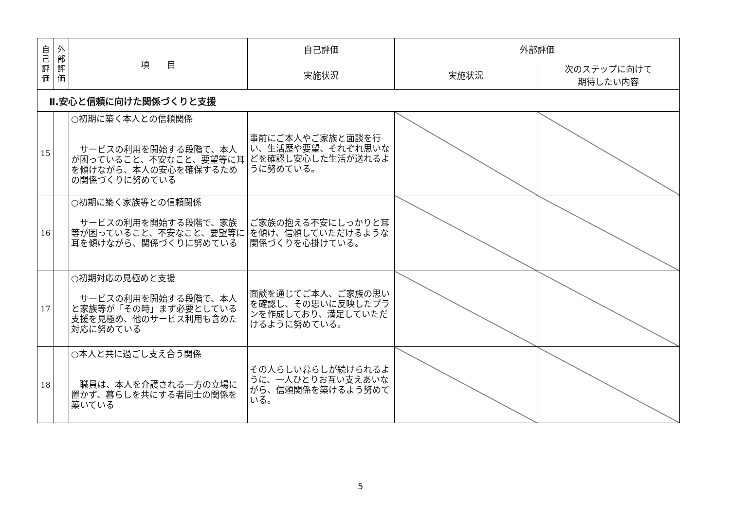| 自 己 評 価 | 外 部 評 価 | 項 目 | 自己評価 | 外部評価 | |
| --- | --- | --- | --- | --- | --- |
| | | | 実施状況 | 実施状況 | 次のステップに向けて 期待したい内容 |
| Ⅱ.安心と信頼に向けた関係づくりと支援 | | | | | |
| 15 | | ○初期に築く本人との信頼関係 サービスの利用を開始する段階で、本人が困っていること、不安なこと、要望等に耳を傾けながら、本人の安心を確保するための関係づくりに努めている | 事前にご本人やご家族と面談を行い、生活歴や要望、それぞれ思いなどを確認し安心した生活が送れるように努めている。 | | |
| 16 | | ○初期に築く家族等との信頼関係 サービスの利用を開始する段階で、家族等が困っていること、不安なこと、要望等に耳を傾けながら、関係づくりに努めている | ご家族の抱える不安にしっかりと耳を傾け、信頼していただけるような関係づくりを心掛けている。 | | |
| 17 | | ○初期対応の見極めと支援 サービスの利用を開始する段階で、本人と家族等が「その時」まず必要としている支援を見極め、他のサービス利用も含めた対応に努めている | 面談を通じてご本人、ご家族の思いを確認し、その思いに反映したプランを作成しており、満足していただけるように努めている。 | | |
| 18 | | ○本人と共に過ごし支え合う関係 職員は、本人を介護される一方の立場に置かず、暮らしを共にする者同士の関係を築いている | その人らしい暮らしが続けられるように、一人ひとりお互い支えあいながら、信頼関係を築けるよう努めている。 | | |
5